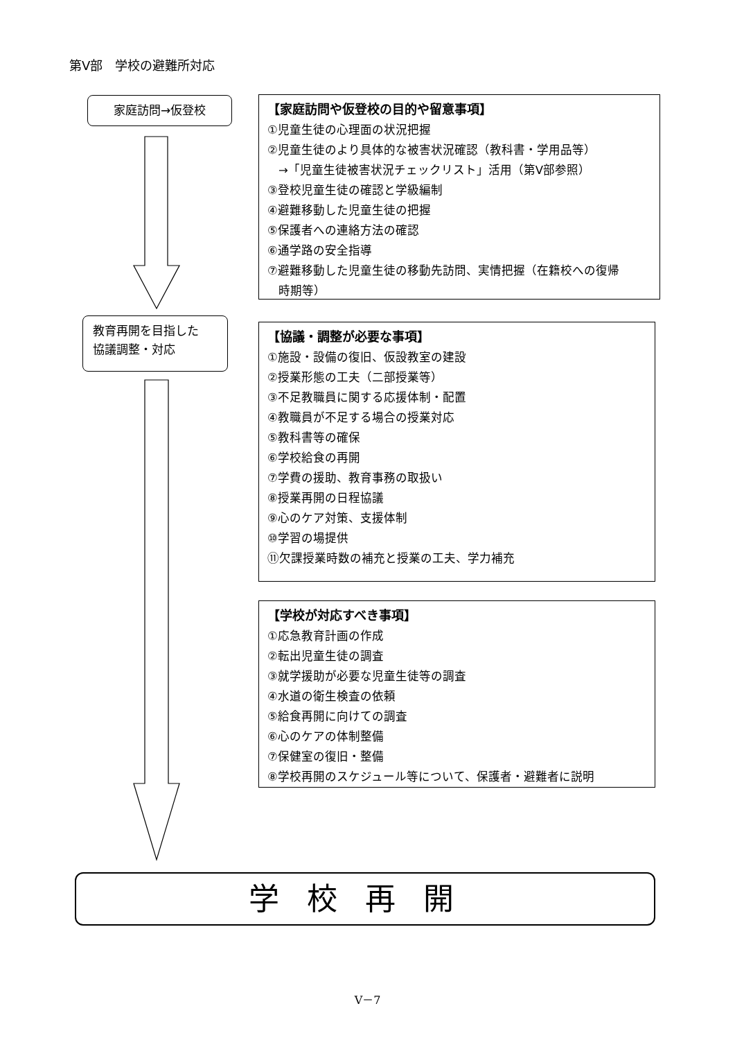第Ⅴ部　学校の避難所対応
家庭訪問→仮登校
教育再開を目指した
協議調整・対応
【家庭訪問や仮登校の目的や留意事項】
①児童生徒の心理面の状況把握
②児童生徒のより具体的な被害状況確認（教科書・学用品等）
→「児童生徒被害状況チェックリスト」活用（第Ⅴ部参照）
③登校児童生徒の確認と学級編制
④避難移動した児童生徒の把握
⑤保護者への連絡方法の確認
⑥通学路の安全指導
⑦避難移動した児童生徒の移動先訪問、実情把握（在籍校への復帰
時期等）
【協議・調整が必要な事項】
①施設・設備の復旧、仮設教室の建設
②授業形態の工夫（二部授業等）
③不足教職員に関する応援体制・配置
④教職員が不足する場合の授業対応
⑤教科書等の確保
⑥学校給食の再開
⑦学費の援助、教育事務の取扱い
⑧授業再開の日程協議
⑨心のケア対策、支援体制
⑩学習の場提供
⑪欠課授業時数の補充と授業の工夫、学力補充
【学校が対応すべき事項】
①応急教育計画の作成
②転出児童生徒の調査
③就学援助が必要な児童生徒等の調査
④水道の衛生検査の依頼
⑤給食再開に向けての調査
⑥心のケアの体制整備
⑦保健室の復旧・整備
⑧学校再開のスケジュール等について、保護者・避難者に説明
学校再開
Ⅴ－7